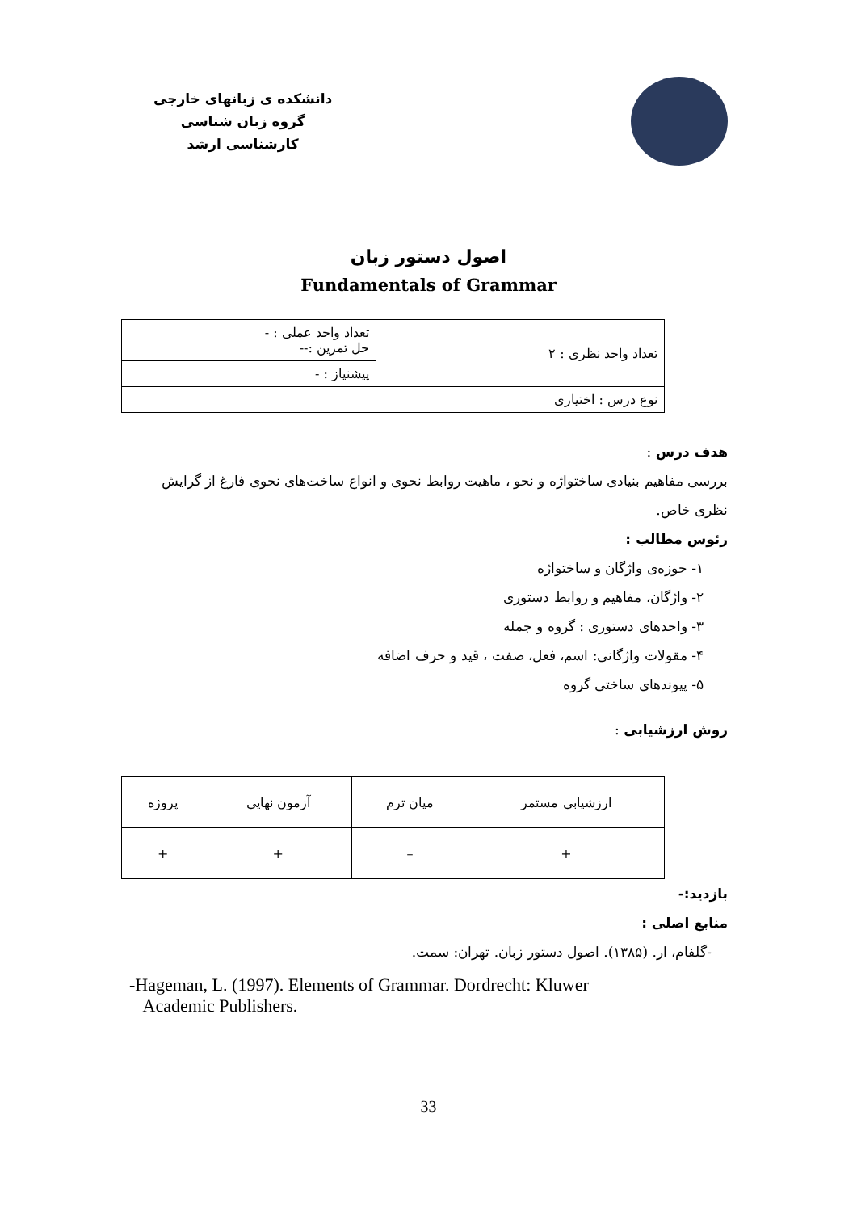دانشکده ی زبانهای خارجی
گروه زبان شناسی
کارشناسی ارشد
اصول دستور زبان
Fundamentals of Grammar
| تعداد واحد نظری : ۲ | تعداد واحد عملی : - حل تمرین :-- |
| | پیشنیاز : - |
| نوع درس : اختیاری | |
هدف درس :
بررسی مفاهیم بنیادی ساختواژه و نحو ، ماهیت روابط نحوی و انواع ساخت‌های نحوی فارغ از گرایش نظری خاص.
رئوس مطالب :
۱- حوزه‌ی واژگان و ساختواژه
۲- واژگان، مفاهیم و روابط دستوری
۳- واحدهای دستوری : گروه و جمله
۴- مقولات واژگانی: اسم، فعل، صفت ، قید و حرف اضافه
۵- پیوندهای ساختی گروه
روش ارزشیابی :
| ارزشیابی مستمر | میان ترم | آزمون نهایی | پروژه |
| + | – | + | + |
بازدید:-
منابع اصلی :
-گلفام، ار. (۱۳۸۵). اصول دستور زبان. تهران: سمت.
-Hageman, L. (1997). Elements of Grammar. Dordrecht: Kluwer
Academic Publishers.
33